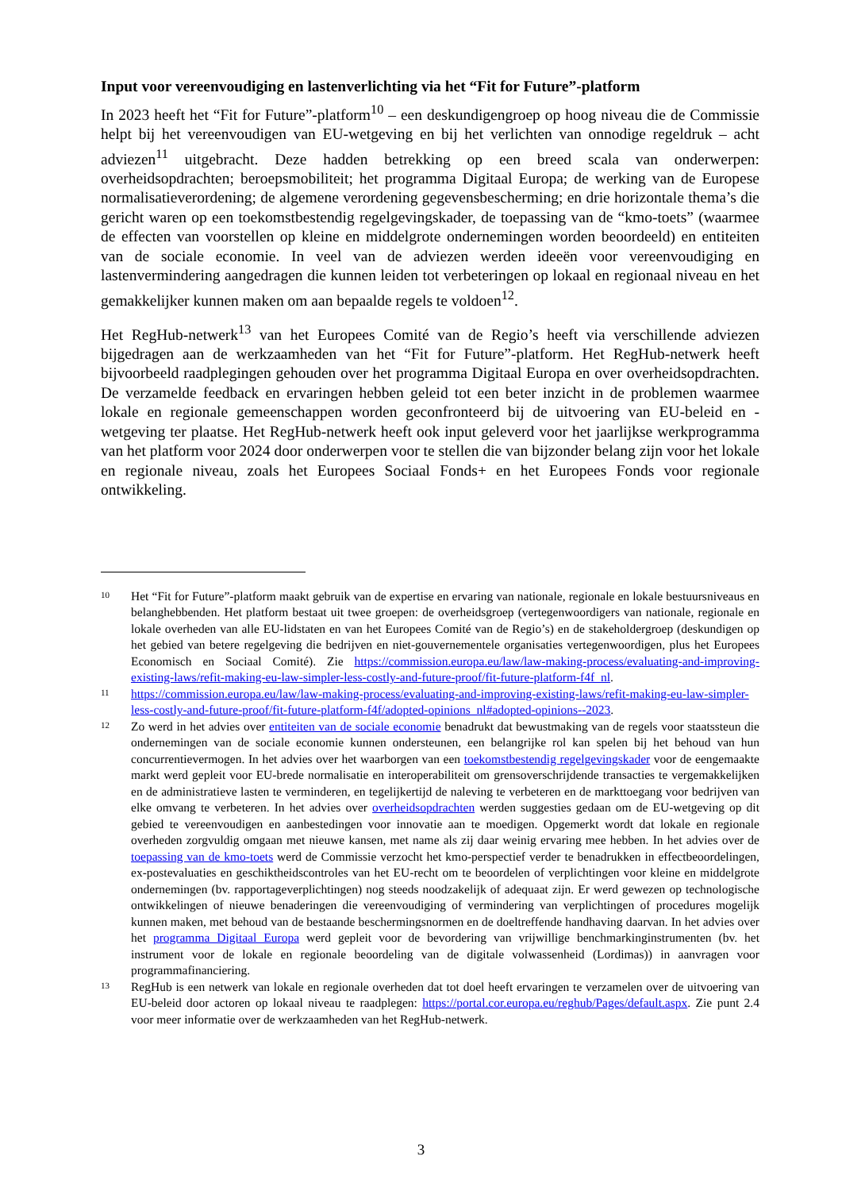Input voor vereenvoudiging en lastenverlichting via het “Fit for Future”-platform
In 2023 heeft het “Fit for Future”-platform<sup>10</sup> – een deskundigengroep op hoog niveau die de Commissie helpt bij het vereenvoudigen van EU-wetgeving en bij het verlichten van onnodige regeldruk – acht adviezen<sup>11</sup> uitgebracht. Deze hadden betrekking op een breed scala van onderwerpen: overheidsopdrachten; beroepsmobiliteit; het programma Digitaal Europa; de werking van de Europese normalisatieverordening; de algemene verordening gegevensbescherming; en drie horizontale thema’s die gericht waren op een toekomstbestendig regelgevingskader, de toepassing van de “kmo-toets” (waarmee de effecten van voorstellen op kleine en middelgrote ondernemingen worden beoordeeld) en entiteiten van de sociale economie. In veel van de adviezen werden ideeën voor vereenvoudiging en lastenvermindering aangedragen die kunnen leiden tot verbeteringen op lokaal en regionaal niveau en het gemakkelijker kunnen maken om aan bepaalde regels te voldoen<sup>12</sup>.
Het RegHub-netwerk<sup>13</sup> van het Europees Comité van de Regio’s heeft via verschillende adviezen bijgedragen aan de werkzaamheden van het “Fit for Future”-platform. Het RegHub-netwerk heeft bijvoorbeeld raadplegingen gehouden over het programma Digitaal Europa en over overheidsopdrachten. De verzamelde feedback en ervaringen hebben geleid tot een beter inzicht in de problemen waarmee lokale en regionale gemeenschappen worden geconfronteerd bij de uitvoering van EU-beleid en -wetgeving ter plaatse. Het RegHub-netwerk heeft ook input geleverd voor het jaarlijkse werkprogramma van het platform voor 2024 door onderwerpen voor te stellen die van bijzonder belang zijn voor het lokale en regionale niveau, zoals het Europees Sociaal Fonds+ en het Europees Fonds voor regionale ontwikkeling.
10
Het “Fit for Future”-platform maakt gebruik van de expertise en ervaring van nationale, regionale en lokale bestuursniveaus en belanghebbenden. Het platform bestaat uit twee groepen: de overheidsgroep (vertegenwoordigers van nationale, regionale en lokale overheden van alle EU-lidstaten en van het Europees Comité van de Regio’s) en de stakeholdergroep (deskundigen op het gebied van betere regelgeving die bedrijven en niet-gouvernementele organisaties vertegenwoordigen, plus het Europees Economisch en Sociaal Comité). Zie https://commission.europa.eu/law/law-making-process/evaluating-and-improving-existing-laws/refit-making-eu-law-simpler-less-costly-and-future-proof/fit-future-platform-f4f_nl.
11
https://commission.europa.eu/law/law-making-process/evaluating-and-improving-existing-laws/refit-making-eu-law-simpler-less-costly-and-future-proof/fit-future-platform-f4f/adopted-opinions_nl#adopted-opinions--2023.
12
Zo werd in het advies over entiteiten van de sociale economie benadrukt dat bewustmaking van de regels voor staatssteun die ondernemingen van de sociale economie kunnen ondersteunen, een belangrijke rol kan spelen bij het behoud van hun concurrentievermogen. In het advies over het waarborgen van een toekomstbestendig regelgevingskader voor de eengemaakte markt werd gepleit voor EU-brede normalisatie en interoperabiliteit om grensoverschrijdende transacties te vergemakkelijken en de administratieve lasten te verminderen, en tegelijkertijd de naleving te verbeteren en de markttoegang voor bedrijven van elke omvang te verbeteren. In het advies over overheidsopdrachten werden suggesties gedaan om de EU-wetgeving op dit gebied te vereenvoudigen en aanbestedingen voor innovatie aan te moedigen. Opgemerkt wordt dat lokale en regionale overheden zorgvuldig omgaan met nieuwe kansen, met name als zij daar weinig ervaring mee hebben. In het advies over de toepassing van de kmo-toets werd de Commissie verzocht het kmo-perspectief verder te benadrukken in effectbeoordelingen, ex-postevaluaties en geschiktheidscontroles van het EU-recht om te beoordelen of verplichtingen voor kleine en middelgrote ondernemingen (bv. rapportageverplichtingen) nog steeds noodzakelijk of adequaat zijn. Er werd gewezen op technologische ontwikkelingen of nieuwe benaderingen die vereenvoudiging of vermindering van verplichtingen of procedures mogelijk kunnen maken, met behoud van de bestaande beschermingsnormen en de doeltreffende handhaving daarvan. In het advies over het programma Digitaal Europa werd gepleit voor de bevordering van vrijwillige benchmarkinginstrumenten (bv. het instrument voor de lokale en regionale beoordeling van de digitale volwassenheid (Lordimas)) in aanvragen voor programmafinanciering.
13
RegHub is een netwerk van lokale en regionale overheden dat tot doel heeft ervaringen te verzamelen over de uitvoering van EU-beleid door actoren op lokaal niveau te raadplegen: https://portal.cor.europa.eu/reghub/Pages/default.aspx. Zie punt 2.4 voor meer informatie over de werkzaamheden van het RegHub-netwerk.
3